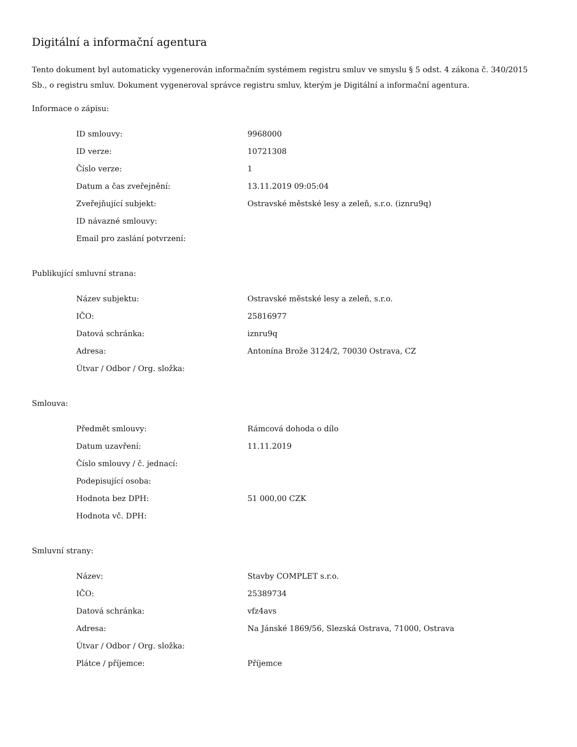Digitální a informační agentura
Tento dokument byl automaticky vygenerován informačním systémem registru smluv ve smyslu § 5 odst. 4 zákona č. 340/2015 Sb., o registru smluv. Dokument vygeneroval správce registru smluv, kterým je Digitální a informační agentura.
Informace o zápisu:
| ID smlouvy: | 9968000 |
| ID verze: | 10721308 |
| Číslo verze: | 1 |
| Datum a čas zveřejnění: | 13.11.2019 09:05:04 |
| Zveřejňující subjekt: | Ostravské městské lesy a zeleň, s.r.o. (iznru9q) |
| ID návazné smlouvy: | |
| Email pro zaslání potvrzení: | |
Publikující smluvní strana:
| Název subjektu: | Ostravské městské lesy a zeleň, s.r.o. |
| IČO: | 25816977 |
| Datová schránka: | iznru9q |
| Adresa: | Antonína Brože 3124/2, 70030 Ostrava, CZ |
| Útvar / Odbor / Org. složka: | |
Smlouva:
| Předmět smlouvy: | Rámcová dohoda o dílo |
| Datum uzavření: | 11.11.2019 |
| Číslo smlouvy / č. jednací: | |
| Podepisující osoba: | |
| Hodnota bez DPH: | 51 000,00 CZK |
| Hodnota vč. DPH: | |
Smluvní strany:
| Název: | Stavby COMPLET s.r.o. |
| IČO: | 25389734 |
| Datová schránka: | vfz4avs |
| Adresa: | Na Jánské 1869/56, Slezská Ostrava, 71000, Ostrava |
| Útvar / Odbor / Org. složka: | |
| Plátce / příjemce: | Příjemce |